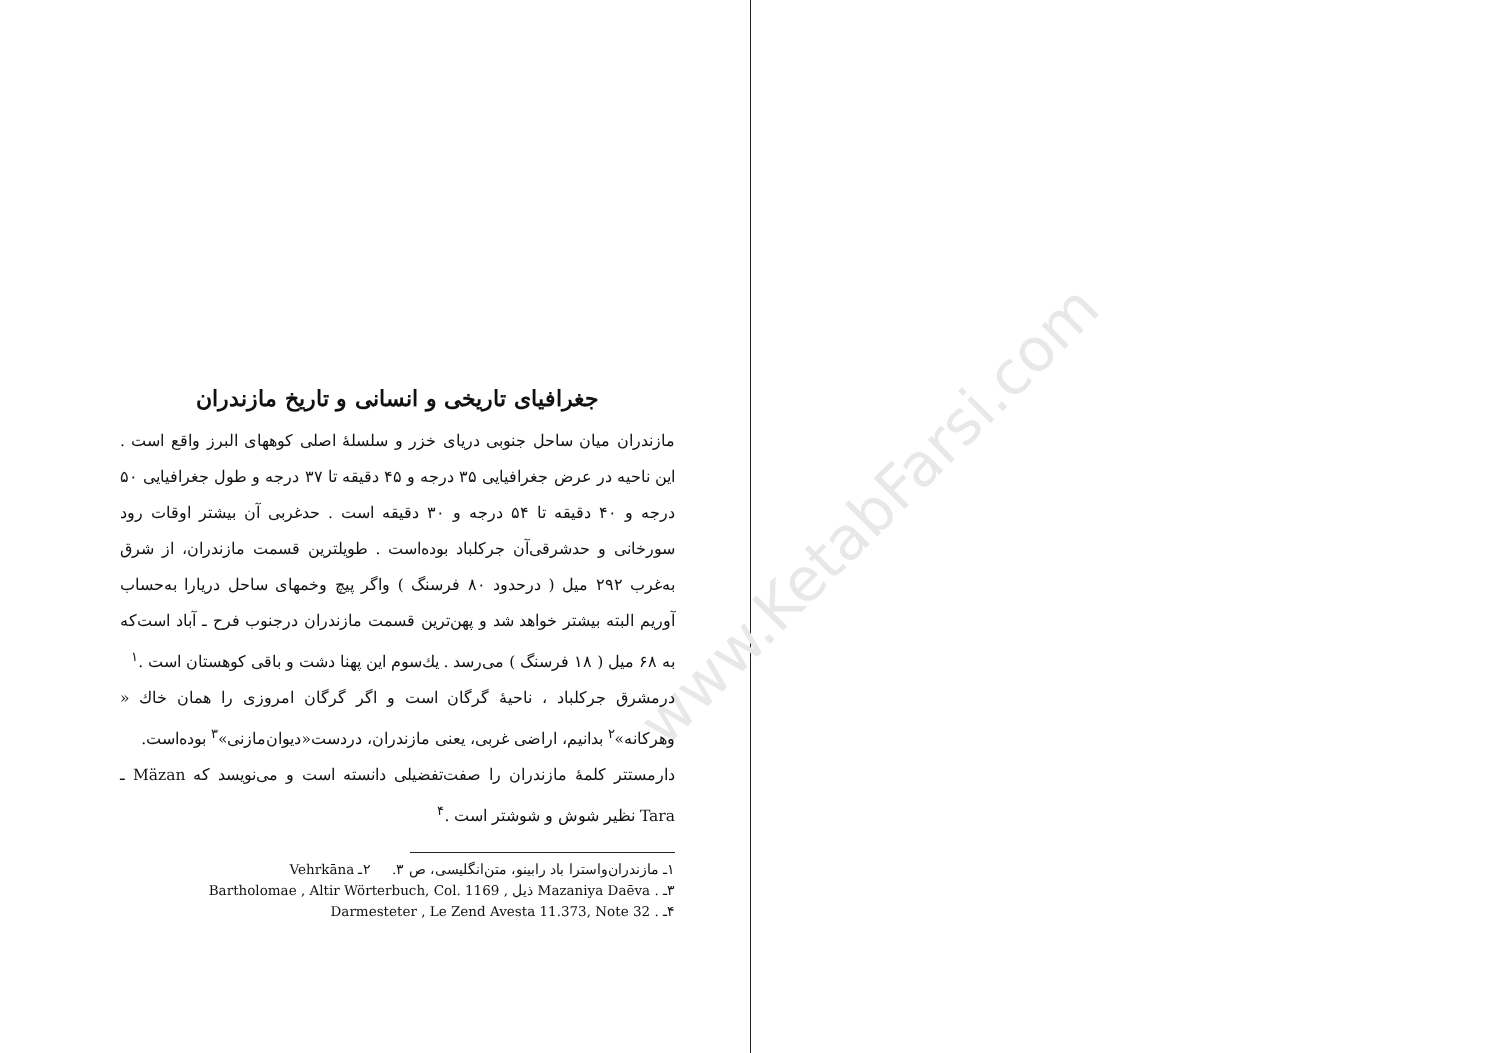www.KetabFarsi.com
جغرافیای تاریخی و انسانی و تاریخ مازندران
مازندران میان ساحل جنوبی دریای خزر و سلسلهٔ اصلی کوههای البرز واقع است . این ناحیه در عرض جغرافیایی ۳۵ درجه و ۴۵ دقیقه تا ۳۷ درجه و طول جغرافیایی ۵۰ درجه و ۴۰ دقیقه تا ۵۴ درجه و ۳۰ دقیقه است . حدغربی آن بیشتر اوقات رود سورخانی و حدشرقی‌آن جرکلباد بوده‌است . طویلترین قسمت مازندران، از شرق به‌غرب ۲۹۲ میل ( درحدود ۸۰ فرسنگ ) واگر پیچ وخمهای ساحل دریارا به‌حساب آوریم البته بیشتر خواهد شد و پهن‌ترین قسمت مازندران درجنوب فرح ـ آباد است‌که به ۶۸ میل ( ۱۸ فرسنگ ) می‌رسد . یك‌سوم این پهنا دشت و باقی کوهستان است .<sup>۱</sup>
درمشرق جرکلباد ، ناحیهٔ گرگان است و اگر گرگان امروزی را همان خاك « وهرکانه»<sup>۲</sup> بدانیم، اراضی غربی، یعنی مازندران، دردست«دیوان‌مازنی»<sup>۳</sup> بوده‌است.
دارمستتر کلمهٔ مازندران را صفت‌تفضیلی دانسته است و می‌نویسد که Mäzan ـ Tara نظیر شوش و شوشتر است .<sup>۴</sup>
۱ـ مازندران‌واسترا باد رابینو، متن‌انگلیسی، ص ۳. ۲ـ Vehrkāna
۳ـ . Mazaniya Daēva ذیل , Bartholomae , Altir Wörterbuch, Col. 1169
۴ـ . Darmesteter , Le Zend Avesta 11.373, Note 32